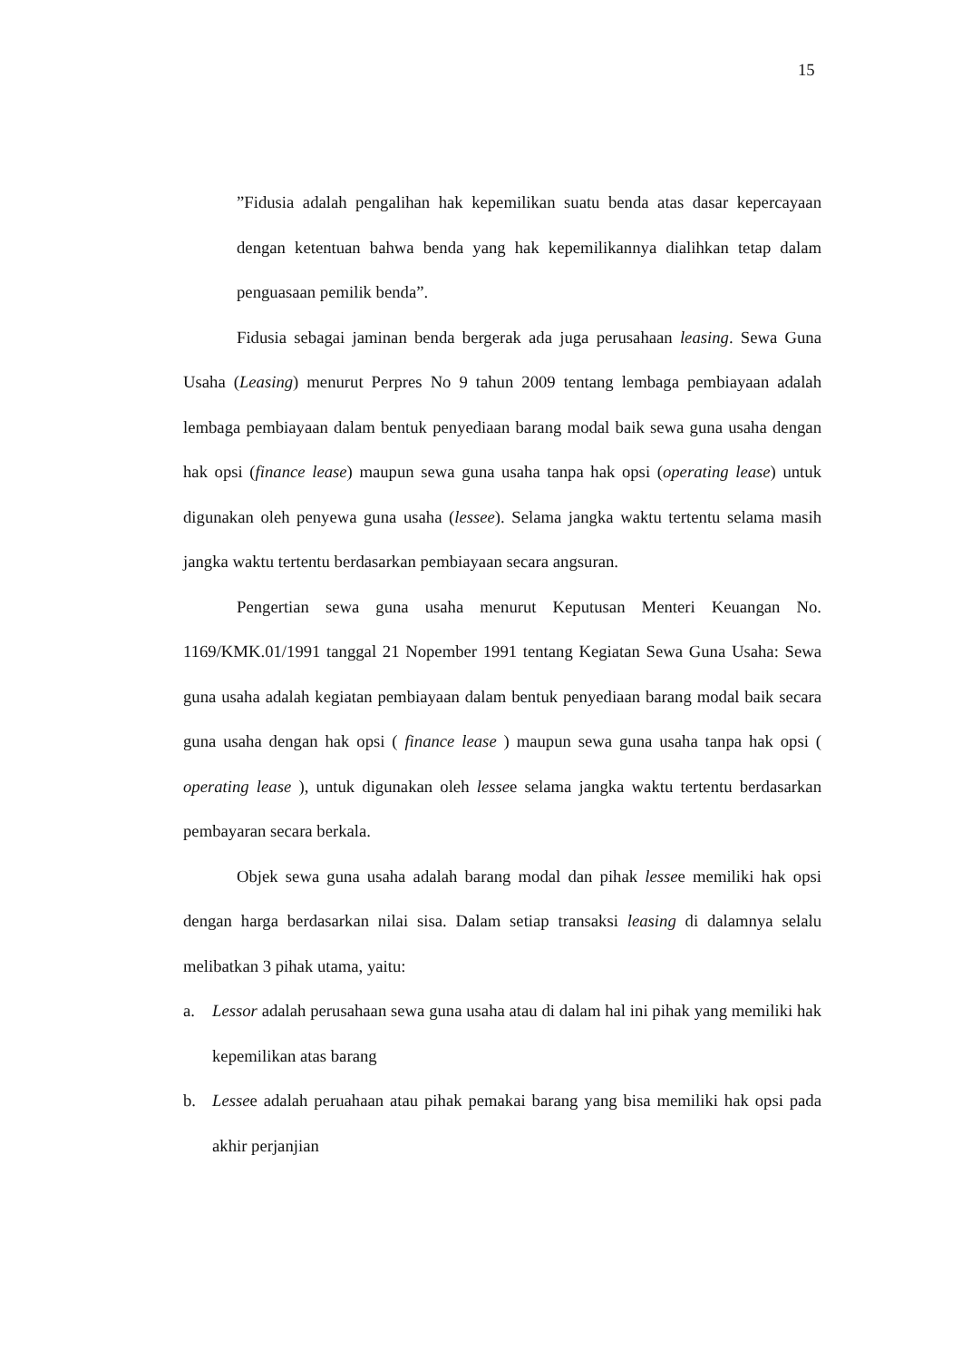15
”Fidusia adalah pengalihan hak kepemilikan suatu benda atas dasar kepercayaan dengan ketentuan bahwa benda yang hak kepemilikannya dialihkan tetap dalam penguasaan pemilik benda”.
Fidusia sebagai jaminan benda bergerak ada juga perusahaan leasing. Sewa Guna Usaha (Leasing) menurut Perpres No 9 tahun 2009 tentang lembaga pembiayaan adalah lembaga pembiayaan dalam bentuk penyediaan barang modal baik sewa guna usaha dengan hak opsi (finance lease) maupun sewa guna usaha tanpa hak opsi (operating lease) untuk digunakan oleh penyewa guna usaha (lessee). Selama jangka waktu tertentu selama masih jangka waktu tertentu berdasarkan pembiayaan secara angsuran.
Pengertian sewa guna usaha menurut Keputusan Menteri Keuangan No. 1169/KMK.01/1991 tanggal 21 Nopember 1991 tentang Kegiatan Sewa Guna Usaha: Sewa guna usaha adalah kegiatan pembiayaan dalam bentuk penyediaan barang modal baik secara guna usaha dengan hak opsi ( finance lease ) maupun sewa guna usaha tanpa hak opsi ( operating lease ), untuk digunakan oleh lessee selama jangka waktu tertentu berdasarkan pembayaran secara berkala.
Objek sewa guna usaha adalah barang modal dan pihak lessee memiliki hak opsi dengan harga berdasarkan nilai sisa. Dalam setiap transaksi leasing di dalamnya selalu melibatkan 3 pihak utama, yaitu:
a. Lessor adalah perusahaan sewa guna usaha atau di dalam hal ini pihak yang memiliki hak kepemilikan atas barang
b. Lessee adalah peruahaan atau pihak pemakai barang yang bisa memiliki hak opsi pada akhir perjanjian